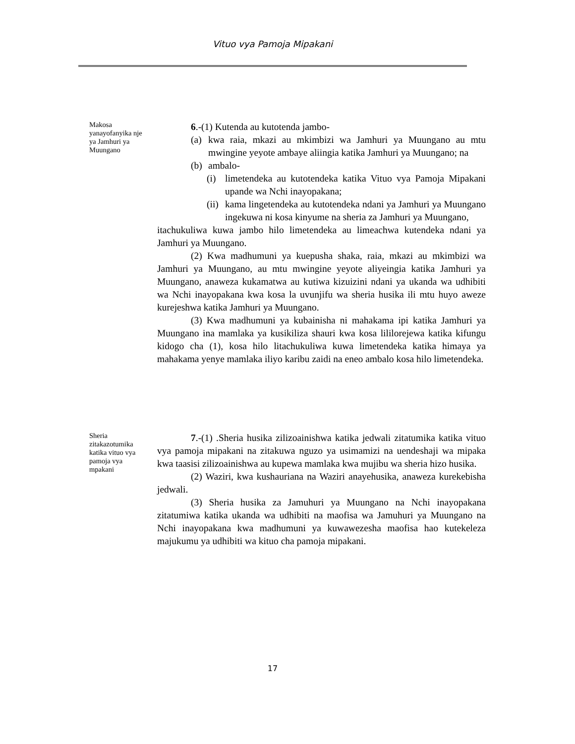Vituo vya Pamoja Mipakani
Makosa yanayofanyika nje ya Jamhuri ya Muungano
6.-(1) Kutenda au kutotenda jambo-
(a) kwa raia, mkazi au mkimbizi wa Jamhuri ya Muungano au mtu mwingine yeyote ambaye aliingia katika Jamhuri ya Muungano; na
(b) ambalo-
(i) limetendeka au kutotendeka katika Vituo vya Pamoja Mipakani upande wa Nchi inayopakana;
(ii) kama lingetendeka au kutotendeka ndani ya Jamhuri ya Muungano ingekuwa ni kosa kinyume na sheria za Jamhuri ya Muungano,
itachukuliwa kuwa jambo hilo limetendeka au limeachwa kutendeka ndani ya Jamhuri ya Muungano.
(2) Kwa madhumuni ya kuepusha shaka, raia, mkazi au mkimbizi wa Jamhuri ya Muungano, au mtu mwingine yeyote aliyeingia katika Jamhuri ya Muungano, anaweza kukamatwa au kutiwa kizuizini ndani ya ukanda wa udhibiti wa Nchi inayopakana kwa kosa la uvunjifu wa sheria husika ili mtu huyo aweze kurejeshwa katika Jamhuri ya Muungano.
(3) Kwa madhumuni ya kubainisha ni mahakama ipi katika Jamhuri ya Muungano ina mamlaka ya kusikiliza shauri kwa kosa lililorejewa katika kifungu kidogo cha (1), kosa hilo litachukuliwa kuwa limetendeka katika himaya ya mahakama yenye mamlaka iliyo karibu zaidi na eneo ambalo kosa hilo limetendeka.
Sheria zitakazotumika katika vituo vya pamoja vya mpakani
7.-(1) .Sheria husika zilizoainishwa katika jedwali zitatumika katika vituo vya pamoja mipakani na zitakuwa nguzo ya usimamizi na uendeshaji wa mipaka kwa taasisi zilizoainishwa au kupewa mamlaka kwa mujibu wa sheria hizo husika.
(2) Waziri, kwa kushauriana na Waziri anayehusika, anaweza kurekebisha jedwali.
(3) Sheria husika za Jamuhuri ya Muungano na Nchi inayopakana zitatumiwa katika ukanda wa udhibiti na maofisa wa Jamuhuri ya Muungano na Nchi inayopakana kwa madhumuni ya kuwawezesha maofisa hao kutekeleza majukumu ya udhibiti wa kituo cha pamoja mipakani.
17